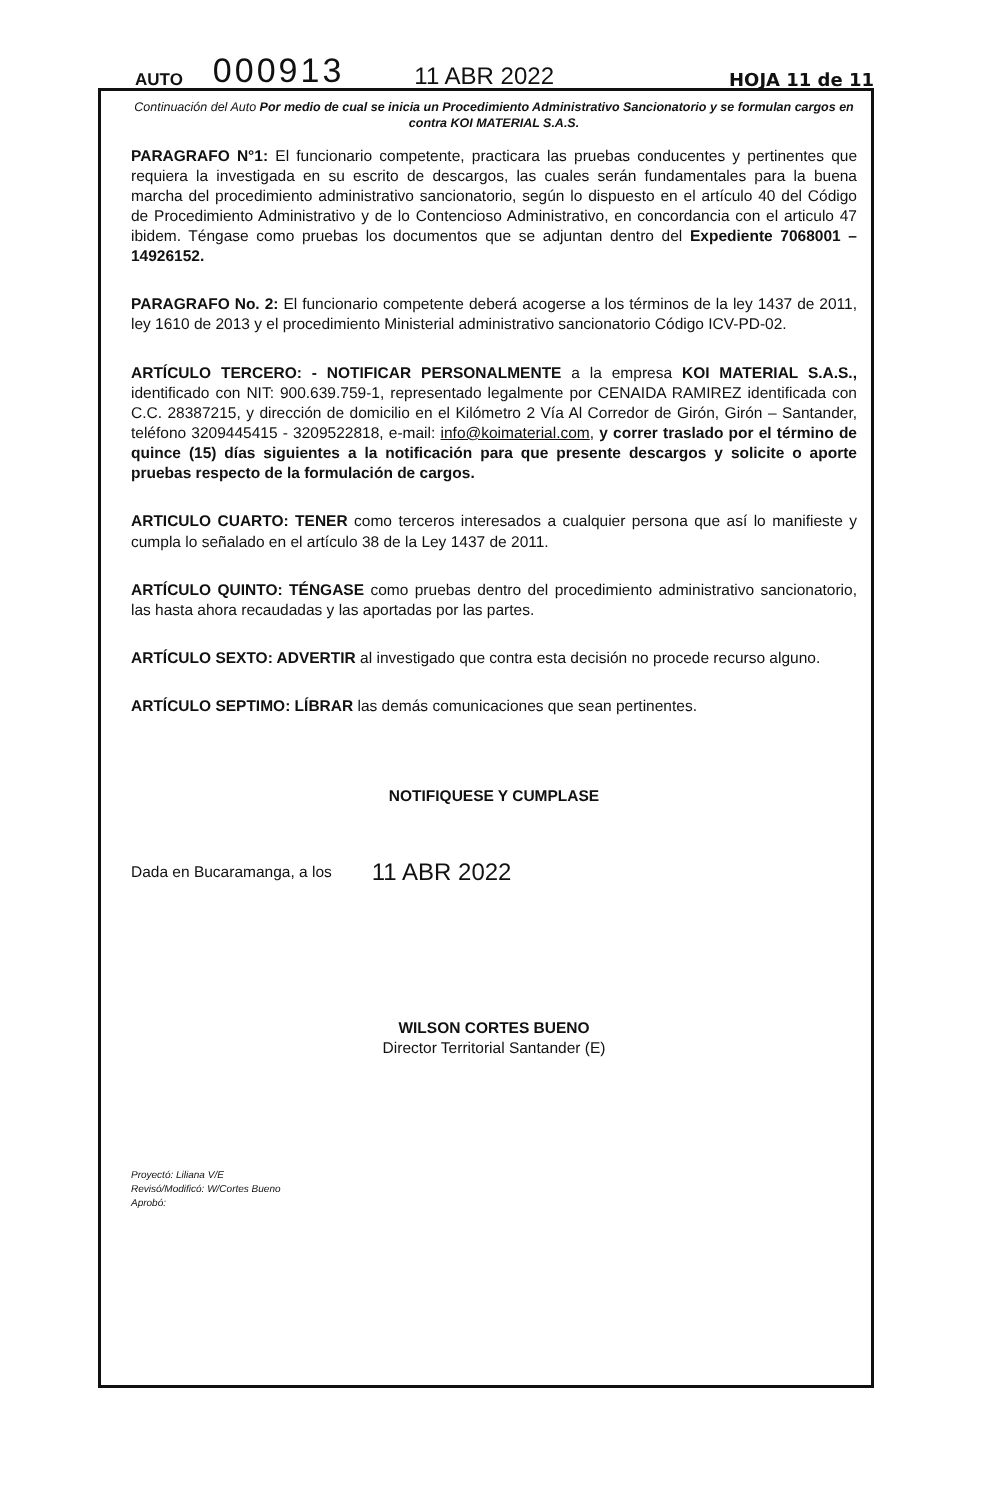AUTO 000913 11 ABR 2022 HOJA 11 de 11
Continuación del Auto Por medio de cual se inicia un Procedimiento Administrativo Sancionatorio y se formulan cargos en contra KOI MATERIAL S.A.S.
PARAGRAFO N°1: El funcionario competente, practicara las pruebas conducentes y pertinentes que requiera la investigada en su escrito de descargos, las cuales serán fundamentales para la buena marcha del procedimiento administrativo sancionatorio, según lo dispuesto en el artículo 40 del Código de Procedimiento Administrativo y de lo Contencioso Administrativo, en concordancia con el articulo 47 ibidem. Téngase como pruebas los documentos que se adjuntan dentro del Expediente 7068001 – 14926152.
PARAGRAFO No. 2: El funcionario competente deberá acogerse a los términos de la ley 1437 de 2011, ley 1610 de 2013 y el procedimiento Ministerial administrativo sancionatorio Código ICV-PD-02.
ARTÍCULO TERCERO: - NOTIFICAR PERSONALMENTE a la empresa KOI MATERIAL S.A.S., identificado con NIT: 900.639.759-1, representado legalmente por CENAIDA RAMIREZ identificada con C.C. 28387215, y dirección de domicilio en el Kilómetro 2 Vía Al Corredor de Girón, Girón – Santander, teléfono 3209445415 - 3209522818, e-mail: info@koimaterial.com, y correr traslado por el término de quince (15) días siguientes a la notificación para que presente descargos y solicite o aporte pruebas respecto de la formulación de cargos.
ARTICULO CUARTO: TENER como terceros interesados a cualquier persona que así lo manifieste y cumpla lo señalado en el artículo 38 de la Ley 1437 de 2011.
ARTÍCULO QUINTO: TÉNGASE como pruebas dentro del procedimiento administrativo sancionatorio, las hasta ahora recaudadas y las aportadas por las partes.
ARTÍCULO SEXTO: ADVERTIR al investigado que contra esta decisión no procede recurso alguno.
ARTÍCULO SEPTIMO: LÍBRAR las demás comunicaciones que sean pertinentes.
NOTIFIQUESE Y CUMPLASE
Dada en Bucaramanga, a los 11 ABR 2022
WILSON CORTES BUENO
Director Territorial Santander (E)
Proyectó: Liliana V/E
Revisó/Modificó: W/Cortes Bueno
Aprobó: